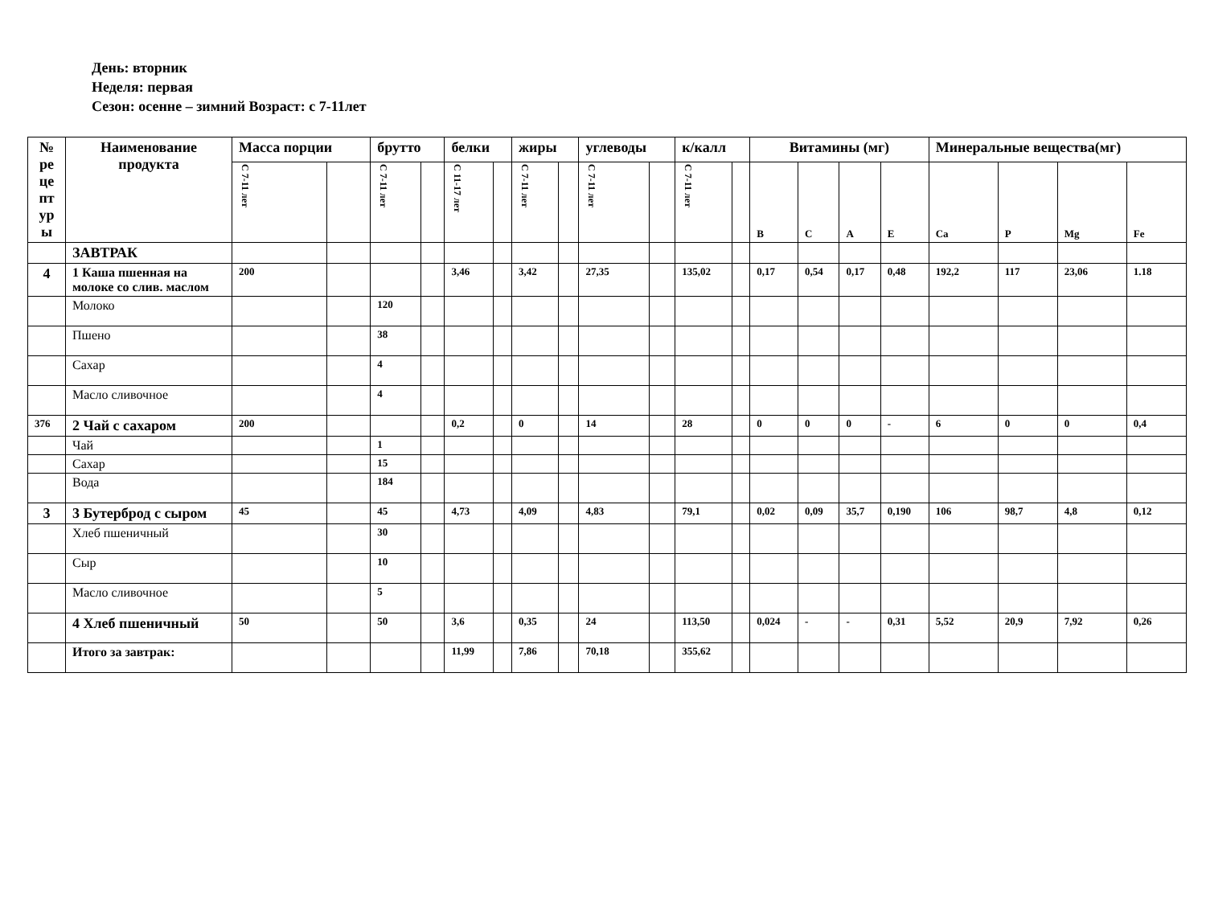День: вторник
Неделя: первая
Сезон: осенне – зимний Возраст: с 7-11лет
| № ре це пт ур ы | Наименование продукта | Масса порции | | брутто | | белки | | жиры | | углеводы | | к/калл | | Витамины (мг) | | | | Минеральные вещества(мг) | | | |
| --- | --- | --- | --- | --- | --- | --- | --- | --- | --- | --- | --- | --- | --- | --- | --- | --- | --- | --- | --- | --- | --- |
| | | С 7-11 лет | | С 7-11 лет | | С 11-17 лет | | С 7-11 лет | | С 7-11 лет | | С 7-11 лет | | B | C | A | E | Ca | P | Mg | Fe |
| | ЗАВТРАК | | | | | | | | | | | | | | | | | | | | |
| 4 | 1 Каша пшенная на молоке со слив. маслом | 200 | | | | 3,46 | | 3,42 | | 27,35 | | 135,02 | | 0,17 | 0,54 | 0,17 | 0,48 | 192,2 | 117 | 23,06 | 1.18 |
| | Молоко | | | 120 | | | | | | | | | | | | | | | | | |
| | Пшено | | | 38 | | | | | | | | | | | | | | | | | |
| | Сахар | | | 4 | | | | | | | | | | | | | | | | | |
| | Масло сливочное | | | 4 | | | | | | | | | | | | | | | | | |
| 376 | 2 Чай с сахаром | 200 | | | | 0,2 | | 0 | | 14 | | 28 | | 0 | 0 | 0 | - | 6 | 0 | 0 | 0,4 |
| | Чай | | | 1 | | | | | | | | | | | | | | | | | |
| | Сахар | | | 15 | | | | | | | | | | | | | | | | | |
| | Вода | | | 184 | | | | | | | | | | | | | | | | | |
| 3 | 3 Бутерброд с сыром | 45 | | 45 | | 4,73 | | 4,09 | | 4,83 | | 79,1 | | 0,02 | 0,09 | 35,7 | 0,190 | 106 | 98,7 | 4,8 | 0,12 |
| | Хлеб пшеничный | | | 30 | | | | | | | | | | | | | | | | | |
| | Сыр | | | 10 | | | | | | | | | | | | | | | | | |
| | Масло сливочное | | | 5 | | | | | | | | | | | | | | | | | |
| | 4 Хлеб пшеничный | 50 | | 50 | | 3,6 | | 0,35 | | 24 | | 113,50 | | 0,024 | - | - | 0,31 | 5,52 | 20,9 | 7,92 | 0,26 |
| | Итого за завтрак: | | | | | 11,99 | | 7,86 | | 70,18 | | 355,62 | | | | | | | | | |